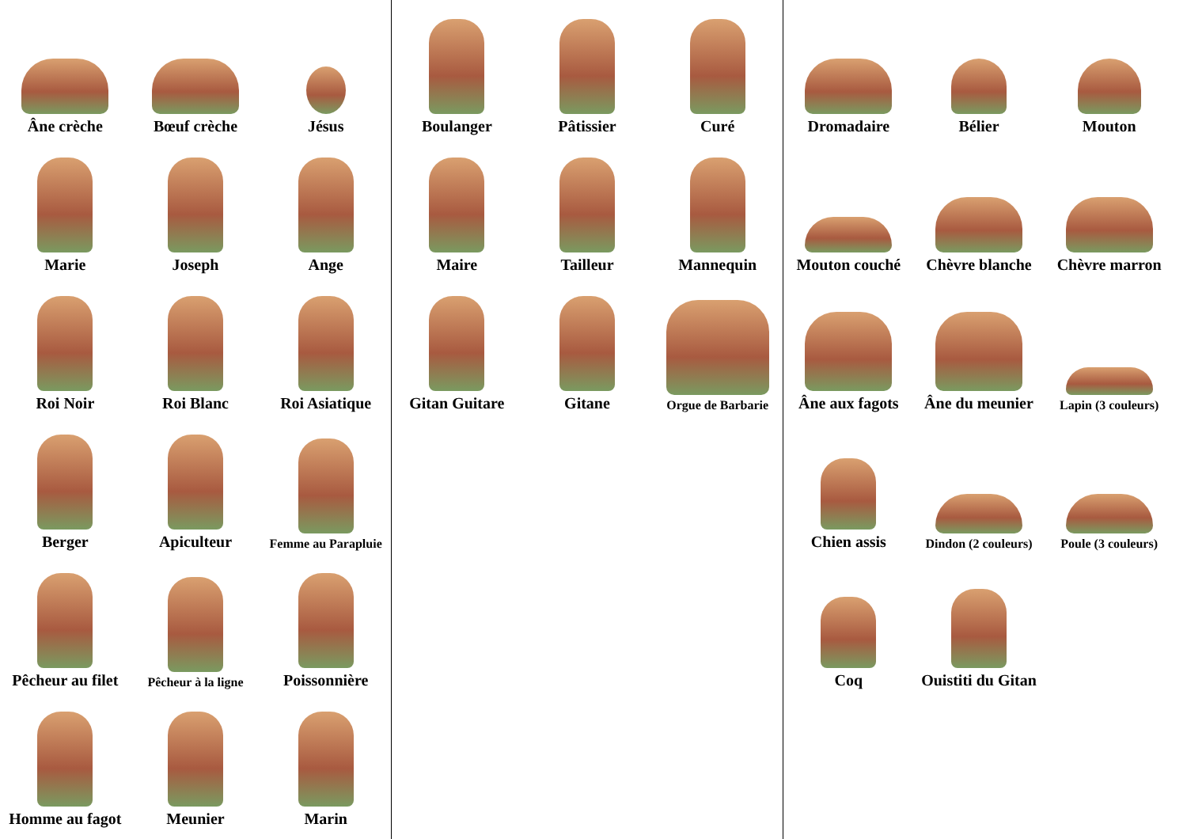Âne crèche
Bœuf crèche
Jésus
Marie
Joseph
Ange
Roi Noir
Roi Blanc
Roi Asiatique
Berger
Apiculteur
Femme au Parapluie
Pêcheur au filet
Pêcheur à la ligne
Poissonnière
Homme au fagot
Meunier
Marin
Boulanger
Pâtissier
Curé
Maire
Tailleur
Mannequin
Gitan Guitare
Gitane
Orgue de Barbarie
Dromadaire
Bélier
Mouton
Mouton couché
Chèvre blanche
Chèvre marron
Âne aux fagots
Âne du meunier
Lapin (3 couleurs)
Chien assis
Dindon (2 couleurs)
Poule (3 couleurs)
Coq
Ouistiti du Gitan